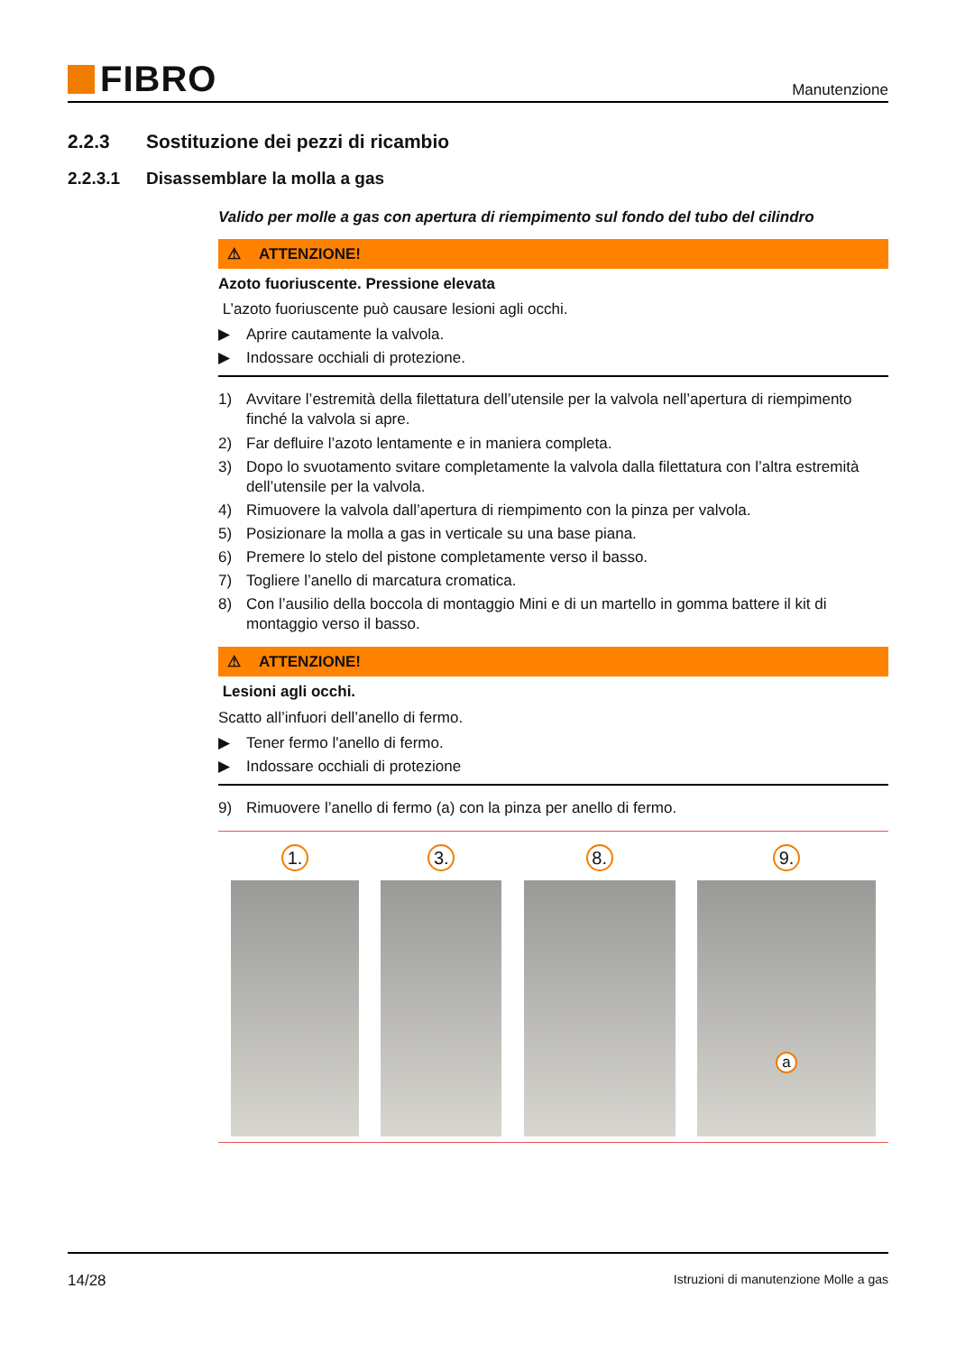FIBRO
Manutenzione
2.2.3 Sostituzione dei pezzi di ricambio
2.2.3.1 Disassemblare la molla a gas
Valido per molle a gas con apertura di riempimento sul fondo del tubo del cilindro
⚠ ATTENZIONE!
Azoto fuoriuscente. Pressione elevata
L’azoto fuoriuscente può causare lesioni agli occhi.
▶ Aprire cautamente la valvola.
▶ Indossare occhiali di protezione.
1) Avvitare l’estremità della filettatura dell’utensile per la valvola nell’apertura di riempimento finché la valvola si apre.
2) Far defluire l’azoto lentamente e in maniera completa.
3) Dopo lo svuotamento svitare completamente la valvola dalla filettatura con l’altra estremità dell’utensile per la valvola.
4) Rimuovere la valvola dall’apertura di riempimento con la pinza per valvola.
5) Posizionare la molla a gas in verticale su una base piana.
6) Premere lo stelo del pistone completamente verso il basso.
7) Togliere l’anello di marcatura cromatica.
8) Con l’ausilio della boccola di montaggio Mini e di un martello in gomma battere il kit di montaggio verso il basso.
⚠ ATTENZIONE!
Lesioni agli occhi.
Scatto all’infuori dell’anello di fermo.
▶ Tener fermo l'anello di fermo.
▶ Indossare occhiali di protezione
9) Rimuovere l’anello di fermo (a) con la pinza per anello di fermo.
1. 3. 8. 9.
a
14/28 Istruzioni di manutenzione Molle a gas